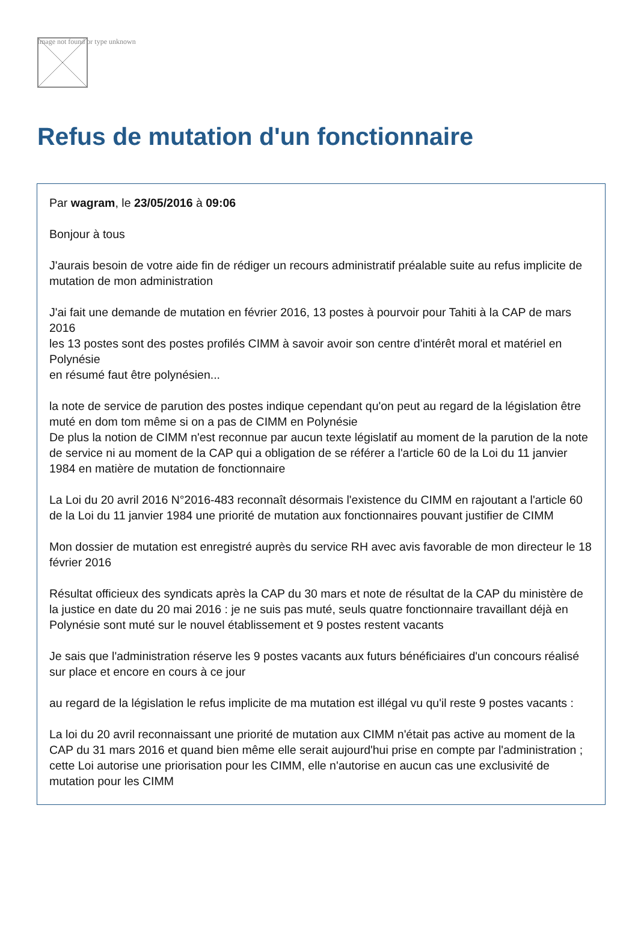Image not found or type unknown
Refus de mutation d'un fonctionnaire
Par wagram, le 23/05/2016 à 09:06
Bonjour à tous
J'aurais besoin de votre aide fin de rédiger un recours administratif préalable suite au refus implicite de mutation de mon administration
J'ai fait une demande de mutation en février 2016, 13 postes à pourvoir pour Tahiti à la CAP de mars 2016
les 13 postes sont des postes profilés CIMM à savoir avoir son centre d'intérêt moral et matériel en Polynésie
en résumé faut être polynésien...
la note de service de parution des postes indique cependant qu'on peut au regard de la législation être muté en dom tom même si on a pas de CIMM en Polynésie
De plus la notion de CIMM n'est reconnue par aucun texte législatif au moment de la parution de la note de service ni au moment de la CAP qui a obligation de se référer a l'article 60 de la Loi du 11 janvier 1984 en matière de mutation de fonctionnaire
La Loi du 20 avril 2016 N°2016-483 reconnaît désormais l'existence du CIMM en rajoutant a l'article 60 de la Loi du 11 janvier 1984 une priorité de mutation aux fonctionnaires pouvant justifier de CIMM
Mon dossier de mutation est enregistré auprès du service RH avec avis favorable de mon directeur le 18 février 2016
Résultat officieux des syndicats après la CAP du 30 mars et note de résultat de la CAP du ministère de la justice en date du 20 mai 2016 : je ne suis pas muté, seuls quatre fonctionnaire travaillant déjà en Polynésie sont muté sur le nouvel établissement et 9 postes restent vacants
Je sais que l'administration réserve les 9 postes vacants aux futurs bénéficiaires d'un concours réalisé sur place et encore en cours à ce jour
au regard de la législation le refus implicite de ma mutation est illégal vu qu'il reste 9 postes vacants :
La loi du 20 avril reconnaissant une priorité de mutation aux CIMM n'était pas active au moment de la CAP du 31 mars 2016 et quand bien même elle serait aujourd'hui prise en compte par l'administration ; cette Loi autorise une priorisation pour les CIMM, elle n'autorise en aucun cas une exclusivité de mutation pour les CIMM